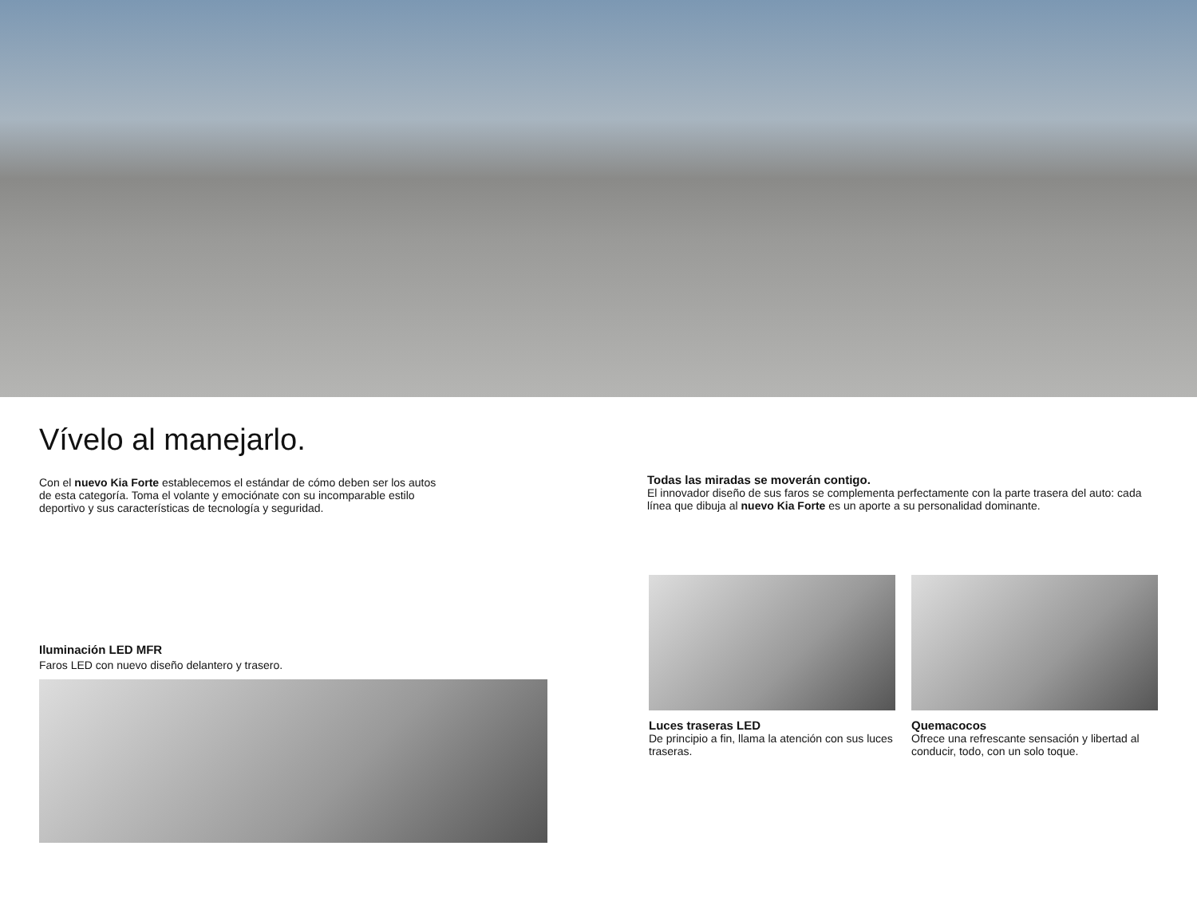Vívelo al manejarlo.
Con el nuevo Kia Forte establecemos el estándar de cómo deben ser los autos de esta categoría. Toma el volante y emociónate con su incomparable estilo deportivo y sus características de tecnología y seguridad.
Todas las miradas se moverán contigo.
El innovador diseño de sus faros se complementa perfectamente con la parte trasera del auto: cada línea que dibuja al nuevo Kia Forte es un aporte a su personalidad dominante.
Iluminación LED MFR
Faros LED con nuevo diseño delantero y trasero.
Luces traseras LED
De principio a fin, llama la atención con sus luces traseras.
Quemacocos
Ofrece una refrescante sensación y libertad al conducir, todo, con un solo toque.